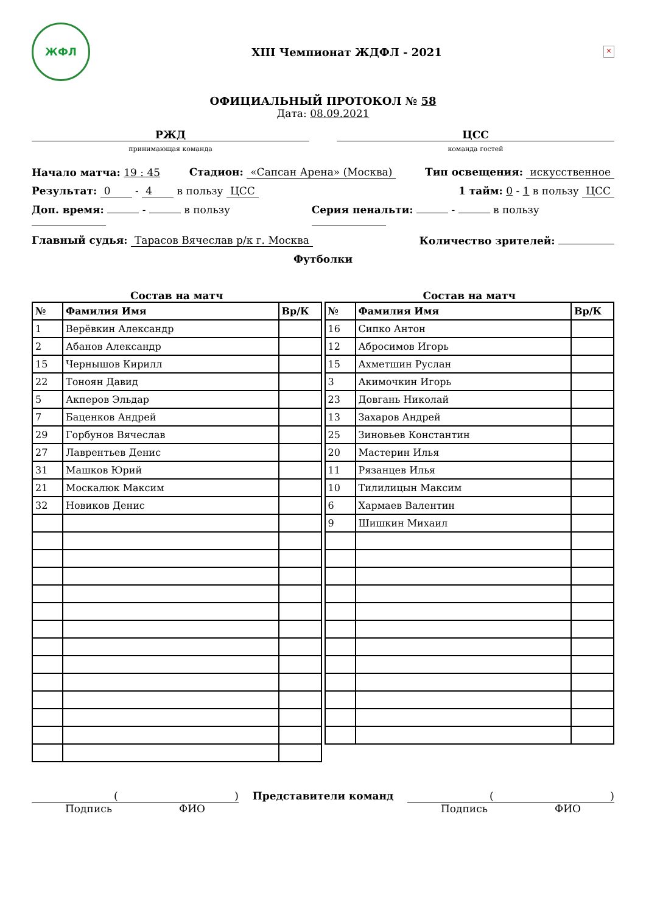ЖФЛ
XIII Чемпионат ЖДФЛ - 2021
×
ОФИЦИАЛЬНЫЙ ПРОТОКОЛ № 58
Дата: 08.09.2021
РЖД
принимающая команда
ЦСС
команда гостей
Начало матча: 19 : 45 Стадион: «Сапсан Арена» (Москва) Тип освещения: искусственное
Результат: 0 - 4 в пользу ЦСС 1 тайм: 0 - 1 в пользу ЦСС
Доп. время: - в пользу Серия пенальти: - в пользу
Главный судья: Тарасов Вячеслав р/к г. Москва Количество зрителей:
Футболки
Состав на матч
| № | Фамилия Имя | Вр/К |
| --- | --- | --- |
| 1 | Верёвкин Александр | |
| 2 | Абанов Александр | |
| 15 | Чернышов Кирилл | |
| 22 | Тоноян Давид | |
| 5 | Акперов Эльдар | |
| 7 | Баценков Андрей | |
| 29 | Горбунов Вячеслав | |
| 27 | Лаврентьев Денис | |
| 31 | Машков Юрий | |
| 21 | Москалюк Максим | |
| 32 | Новиков Денис | |
Состав на матч
| № | Фамилия Имя | Вр/К |
| --- | --- | --- |
| 16 | Сипко Антон | |
| 12 | Абросимов Игорь | |
| 15 | Ахметшин Руслан | |
| 3 | Акимочкин Игорь | |
| 23 | Довгань Николай | |
| 13 | Захаров Андрей | |
| 25 | Зиновьев Константин | |
| 20 | Мастерин Илья | |
| 11 | Рязанцев Илья | |
| 10 | Тилилицын Максим | |
| 6 | Хармаев Валентин | |
| 9 | Шишкин Михаил | |
( )
Подпись ФИО
Представители команд ( )
Подпись ФИО